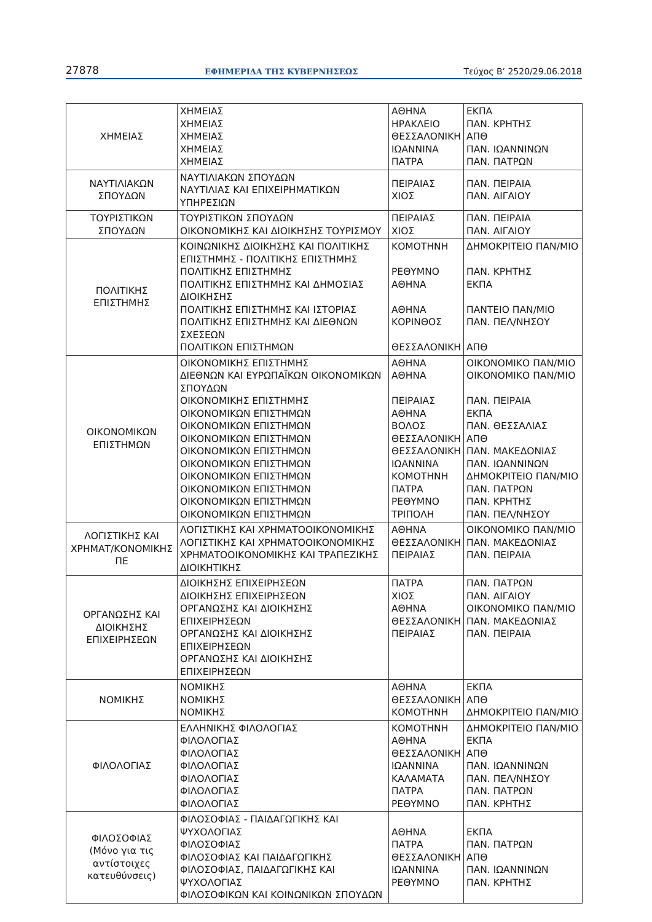27878 ΕΦΗΜΕΡΙΔΑ ΤΗΣ ΚΥΒΕΡΝΗΣΕΩΣ Τεύχος Β’ 2520/29.06.2018
| ΧΗΜΕΙΑΣ | ΧΗΜΕΙΑΣ ΧΗΜΕΙΑΣ ΧΗΜΕΙΑΣ ΧΗΜΕΙΑΣ ΧΗΜΕΙΑΣ | ΑΘΗΝΑ ΗΡΑΚΛΕΙΟ ΘΕΣΣΑΛΟΝΙΚΗ ΙΩΑΝΝΙΝΑ ΠΑΤΡΑ | ΕΚΠΑ ΠΑΝ. ΚΡΗΤΗΣ ΑΠΘ ΠΑΝ. ΙΩΑΝΝΙΝΩΝ ΠΑΝ. ΠΑΤΡΩΝ |
| ΝΑΥΤΙΛΙΑΚΩΝ ΣΠΟΥΔΩΝ | ΝΑΥΤΙΛΙΑΚΩΝ ΣΠΟΥΔΩΝ ΝΑΥΤΙΛΙΑΣ ΚΑΙ ΕΠΙΧΕΙΡΗΜΑΤΙΚΩΝ ΥΠΗΡΕΣΙΩΝ | ΠΕΙΡΑΙΑΣ ΧΙΟΣ | ΠΑΝ. ΠΕΙΡΑΙΑ ΠΑΝ. ΑΙΓΑΙΟΥ |
| ΤΟΥΡΙΣΤΙΚΩΝ ΣΠΟΥΔΩΝ | ΤΟΥΡΙΣΤΙΚΩΝ ΣΠΟΥΔΩΝ ΟΙΚΟΝΟΜΙΚΗΣ ΚΑΙ ΔΙΟΙΚΗΣΗΣ ΤΟΥΡΙΣΜΟΥ | ΠΕΙΡΑΙΑΣ ΧΙΟΣ | ΠΑΝ. ΠΕΙΡΑΙΑ ΠΑΝ. ΑΙΓΑΙΟΥ |
| ΠΟΛΙΤΙΚΗΣ ΕΠΙΣΤΗΜΗΣ | ΚΟΙΝΩΝΙΚΗΣ ΔΙΟΙΚΗΣΗΣ ΚΑΙ ΠΟΛΙΤΙΚΗΣ ΕΠΙΣΤΗΜΗΣ - ΠΟΛΙΤΙΚΗΣ ΕΠΙΣΤΗΜΗΣ ΠΟΛΙΤΙΚΗΣ ΕΠΙΣΤΗΜΗΣ ΠΟΛΙΤΙΚΗΣ ΕΠΙΣΤΗΜΗΣ ΚΑΙ ΔΗΜΟΣΙΑΣ ΔΙΟΙΚΗΣΗΣ ΠΟΛΙΤΙΚΗΣ ΕΠΙΣΤΗΜΗΣ ΚΑΙ ΙΣΤΟΡΙΑΣ ΠΟΛΙΤΙΚΗΣ ΕΠΙΣΤΗΜΗΣ ΚΑΙ ΔΙΕΘΝΩΝ ΣΧΕΣΕΩΝ ΠΟΛΙΤΙΚΩΝ ΕΠΙΣΤΗΜΩΝ | ΚΟΜΟΤΗΝΗ ΡΕΘΥΜΝΟ ΑΘΗΝΑ ΑΘΗΝΑ ΚΟΡΙΝΘΟΣ ΘΕΣΣΑΛΟΝΙΚΗ | ΔΗΜΟΚΡΙΤΕΙΟ ΠΑΝ/ΜΙΟ ΠΑΝ. ΚΡΗΤΗΣ ΕΚΠΑ ΠΑΝΤΕΙΟ ΠΑΝ/ΜΙΟ ΠΑΝ. ΠΕΛ/ΝΗΣΟΥ ΑΠΘ |
| ΟΙΚΟΝΟΜΙΚΩΝ ΕΠΙΣΤΗΜΩΝ | ΟΙΚΟΝΟΜΙΚΗΣ ΕΠΙΣΤΗΜΗΣ ΔΙΕΘΝΩΝ ΚΑΙ ΕΥΡΩΠΑΪΚΩΝ ΟΙΚΟΝΟΜΙΚΩΝ ΣΠΟΥΔΩΝ ΟΙΚΟΝΟΜΙΚΗΣ ΕΠΙΣΤΗΜΗΣ ΟΙΚΟΝΟΜΙΚΩΝ ΕΠΙΣΤΗΜΩΝ ΟΙΚΟΝΟΜΙΚΩΝ ΕΠΙΣΤΗΜΩΝ ΟΙΚΟΝΟΜΙΚΩΝ ΕΠΙΣΤΗΜΩΝ ΟΙΚΟΝΟΜΙΚΩΝ ΕΠΙΣΤΗΜΩΝ ΟΙΚΟΝΟΜΙΚΩΝ ΕΠΙΣΤΗΜΩΝ ΟΙΚΟΝΟΜΙΚΩΝ ΕΠΙΣΤΗΜΩΝ ΟΙΚΟΝΟΜΙΚΩΝ ΕΠΙΣΤΗΜΩΝ ΟΙΚΟΝΟΜΙΚΩΝ ΕΠΙΣΤΗΜΩΝ ΟΙΚΟΝΟΜΙΚΩΝ ΕΠΙΣΤΗΜΩΝ | ΑΘΗΝΑ ΑΘΗΝΑ ΠΕΙΡΑΙΑΣ ΑΘΗΝΑ ΒΟΛΟΣ ΘΕΣΣΑΛΟΝΙΚΗ ΘΕΣΣΑΛΟΝΙΚΗ ΙΩΑΝΝΙΝΑ ΚΟΜΟΤΗΝΗ ΠΑΤΡΑ ΡΕΘΥΜΝΟ ΤΡΙΠΟΛΗ | ΟΙΚΟΝΟΜΙΚΟ ΠΑΝ/ΜΙΟ ΟΙΚΟΝΟΜΙΚΟ ΠΑΝ/ΜΙΟ ΠΑΝ. ΠΕΙΡΑΙΑ ΕΚΠΑ ΠΑΝ. ΘΕΣΣΑΛΙΑΣ ΑΠΘ ΠΑΝ. ΜΑΚΕΔΟΝΙΑΣ ΠΑΝ. ΙΩΑΝΝΙΝΩΝ ΔΗΜΟΚΡΙΤΕΙΟ ΠΑΝ/ΜΙΟ ΠΑΝ. ΠΑΤΡΩΝ ΠΑΝ. ΚΡΗΤΗΣ ΠΑΝ. ΠΕΛ/ΝΗΣΟΥ |
| ΛΟΓΙΣΤΙΚΗΣ ΚΑΙ ΧΡΗΜΑΤ/ΚΟΝΟΜΙΚΗΣ ΠΕ | ΛΟΓΙΣΤΙΚΗΣ ΚΑΙ ΧΡΗΜΑΤΟΟΙΚΟΝΟΜΙΚΗΣ ΛΟΓΙΣΤΙΚΗΣ ΚΑΙ ΧΡΗΜΑΤΟΟΙΚΟΝΟΜΙΚΗΣ ΧΡΗΜΑΤΟΟΙΚΟΝΟΜΙΚΗΣ ΚΑΙ ΤΡΑΠΕΖΙΚΗΣ ΔΙΟΙΚΗΤΙΚΗΣ | ΑΘΗΝΑ ΘΕΣΣΑΛΟΝΙΚΗ ΠΕΙΡΑΙΑΣ | ΟΙΚΟΝΟΜΙΚΟ ΠΑΝ/ΜΙΟ ΠΑΝ. ΜΑΚΕΔΟΝΙΑΣ ΠΑΝ. ΠΕΙΡΑΙΑ |
| ΟΡΓΑΝΩΣΗΣ ΚΑΙ ΔΙΟΙΚΗΣΗΣ ΕΠΙΧΕΙΡΗΣΕΩΝ | ΔΙΟΙΚΗΣΗΣ ΕΠΙΧΕΙΡΗΣΕΩΝ ΔΙΟΙΚΗΣΗΣ ΕΠΙΧΕΙΡΗΣΕΩΝ ΟΡΓΑΝΩΣΗΣ ΚΑΙ ΔΙΟΙΚΗΣΗΣ ΕΠΙΧΕΙΡΗΣΕΩΝ ΟΡΓΑΝΩΣΗΣ ΚΑΙ ΔΙΟΙΚΗΣΗΣ ΕΠΙΧΕΙΡΗΣΕΩΝ ΟΡΓΑΝΩΣΗΣ ΚΑΙ ΔΙΟΙΚΗΣΗΣ ΕΠΙΧΕΙΡΗΣΕΩΝ | ΠΑΤΡΑ ΧΙΟΣ ΑΘΗΝΑ ΘΕΣΣΑΛΟΝΙΚΗ ΠΕΙΡΑΙΑΣ | ΠΑΝ. ΠΑΤΡΩΝ ΠΑΝ. ΑΙΓΑΙΟΥ ΟΙΚΟΝΟΜΙΚΟ ΠΑΝ/ΜΙΟ ΠΑΝ. ΜΑΚΕΔΟΝΙΑΣ ΠΑΝ. ΠΕΙΡΑΙΑ |
| ΝΟΜΙΚΗΣ | ΝΟΜΙΚΗΣ ΝΟΜΙΚΗΣ ΝΟΜΙΚΗΣ | ΑΘΗΝΑ ΘΕΣΣΑΛΟΝΙΚΗ ΚΟΜΟΤΗΝΗ | ΕΚΠΑ ΑΠΘ ΔΗΜΟΚΡΙΤΕΙΟ ΠΑΝ/ΜΙΟ |
| ΦΙΛΟΛΟΓΙΑΣ | ΕΛΛΗΝΙΚΗΣ ΦΙΛΟΛΟΓΙΑΣ ΦΙΛΟΛΟΓΙΑΣ ΦΙΛΟΛΟΓΙΑΣ ΦΙΛΟΛΟΓΙΑΣ ΦΙΛΟΛΟΓΙΑΣ ΦΙΛΟΛΟΓΙΑΣ ΦΙΛΟΛΟΓΙΑΣ | ΚΟΜΟΤΗΝΗ ΑΘΗΝΑ ΘΕΣΣΑΛΟΝΙΚΗ ΙΩΑΝΝΙΝΑ ΚΑΛΑΜΑΤΑ ΠΑΤΡΑ ΡΕΘΥΜΝΟ | ΔΗΜΟΚΡΙΤΕΙΟ ΠΑΝ/ΜΙΟ ΕΚΠΑ ΑΠΘ ΠΑΝ. ΙΩΑΝΝΙΝΩΝ ΠΑΝ. ΠΕΛ/ΝΗΣΟΥ ΠΑΝ. ΠΑΤΡΩΝ ΠΑΝ. ΚΡΗΤΗΣ |
| ΦΙΛΟΣΟΦΙΑΣ (Μόνο για τις αντίστοιχες κατευθύνσεις) | ΦΙΛΟΣΟΦΙΑΣ - ΠΑΙΔΑΓΩΓΙΚΗΣ ΚΑΙ ΨΥΧΟΛΟΓΙΑΣ ΦΙΛΟΣΟΦΙΑΣ ΦΙΛΟΣΟΦΙΑΣ ΚΑΙ ΠΑΙΔΑΓΩΓΙΚΗΣ ΦΙΛΟΣΟΦΙΑΣ, ΠΑΙΔΑΓΩΓΙΚΗΣ ΚΑΙ ΨΥΧΟΛΟΓΙΑΣ ΦΙΛΟΣΟΦΙΚΩΝ ΚΑΙ ΚΟΙΝΩΝΙΚΩΝ ΣΠΟΥΔΩΝ | ΑΘΗΝΑ ΠΑΤΡΑ ΘΕΣΣΑΛΟΝΙΚΗ ΙΩΑΝΝΙΝΑ ΡΕΘΥΜΝΟ | ΕΚΠΑ ΠΑΝ. ΠΑΤΡΩΝ ΑΠΘ ΠΑΝ. ΙΩΑΝΝΙΝΩΝ ΠΑΝ. ΚΡΗΤΗΣ |